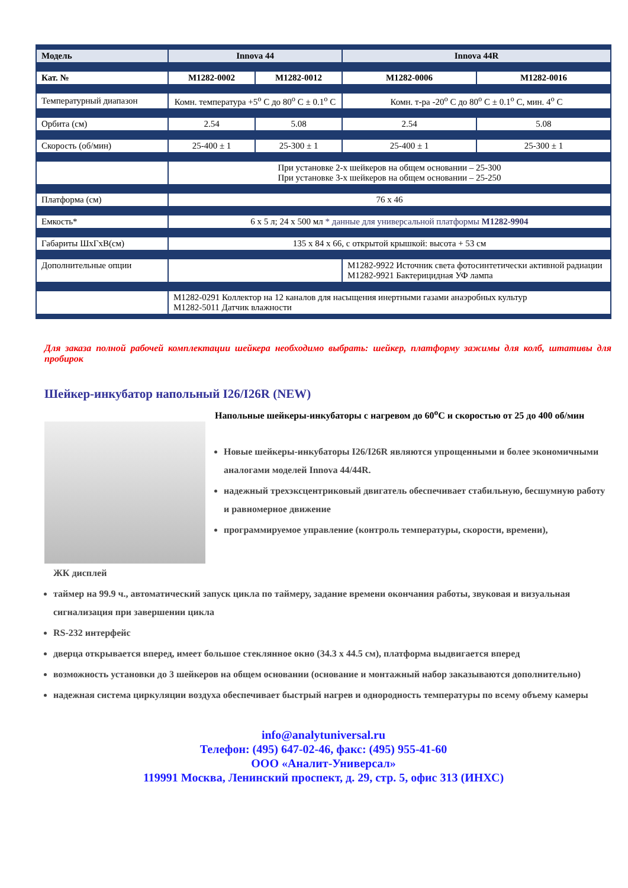| Модель | Innova 44 | | Innova 44R | |
| Кат. № | M1282-0002 | M1282-0012 | M1282-0006 | M1282-0016 |
| Температурный диапазон | Комн. температура +5<sup>o</sup> С до 80<sup>o</sup> С ± 0.1<sup>o</sup> С | | Комн. т-ра -20<sup>o</sup> С до 80<sup>o</sup> С ± 0.1<sup>o</sup> С, мин. 4<sup>o</sup> С | |
| Орбита (см) | 2.54 | 5.08 | 2.54 | 5.08 |
| Скорость (об/мин) | 25-400 ± 1 | 25-300 ± 1 | 25-400 ± 1 | 25-300 ± 1 |
| | При установке 2-х шейкеров на общем основании – 25-300 При установке 3-х шейкеров на общем основании – 25-250 | | | |
| Платформа (см) | 76 х 46 | | | |
| Емкость* | 6 х 5 л; 24 х 500 мл * данные для универсальной платформы M1282-9904 | | | |
| Габариты ШхГхВ(см) | 135 х 84 х 66, с открытой крышкой: высота + 53 см | | | |
| Дополнительные опции | | | M1282-9922 Источник света фотосинтетически активной радиации M1282-9921 Бактерицидная УФ лампа | |
| | M1282-0291 Коллектор на 12 каналов для насыщения инертными газами анаэробных культур M1282-5011 Датчик влажности | | | |
Для заказа полной рабочей комплектации шейкера необходимо выбрать: шейкер, платформу зажимы для колб, штативы для пробирок
Шейкер-инкубатор напольный I26/I26R (NEW)
Напольные шейкеры-инкубаторы с нагревом до 60<sup>o</sup>С и скоростью от 25 до 400 об/мин
Новые шейкеры-инкубаторы I26/I26R являются упрощенными и более экономичными аналогами моделей Innova 44/44R.
надежный трехэксцентриковый двигатель обеспечивает стабильную, бесшумную работу и равномерное движение
программируемое управление (контроль температуры, скорости, времени),
ЖК дисплей
таймер на 99.9 ч., автоматический запуск цикла по таймеру, задание времени окончания работы, звуковая и визуальная сигнализация при завершении цикла
RS-232 интерфейс
дверца открывается вперед, имеет большое стеклянное окно (34.3 х 44.5 см), платформа выдвигается вперед
возможность установки до 3 шейкеров на общем основании (основание и монтажный набор заказываются дополнительно)
надежная система циркуляции воздуха обеспечивает быстрый нагрев и однородность температуры по всему объему камеры
info@analytuniversal.ru
Телефон: (495) 647-02-46, факс: (495) 955-41-60
ООО «Аналит-Универсал»
119991 Москва, Ленинский проспект, д. 29, стр. 5, офис 313 (ИНХС)